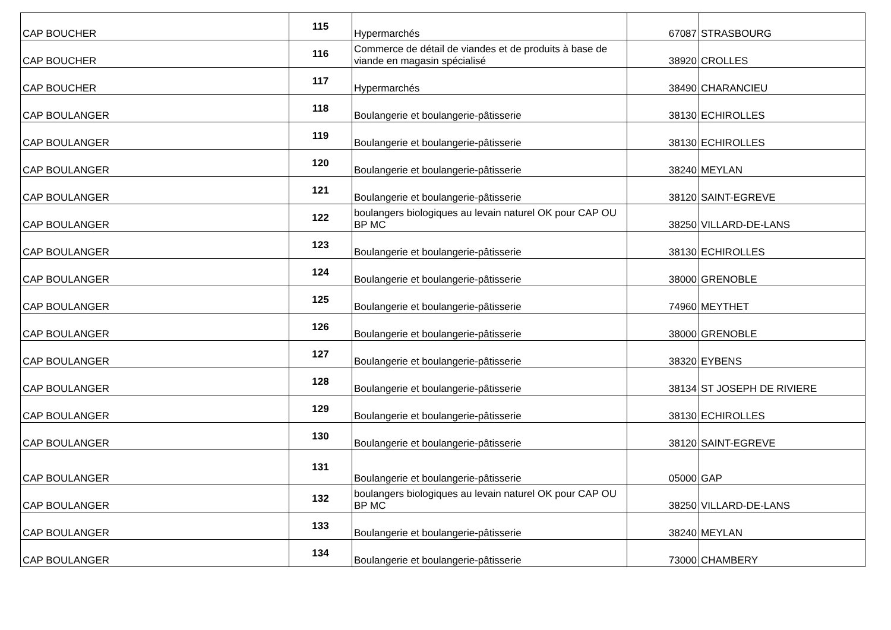| CAP BOUCHER | 115 | Hypermarchés | 67087 | STRASBOURG |
| CAP BOUCHER | 116 | Commerce de détail de viandes et de produits à base de viande en magasin spécialisé | 38920 | CROLLES |
| CAP BOUCHER | 117 | Hypermarchés | 38490 | CHARANCIEU |
| CAP BOULANGER | 118 | Boulangerie et boulangerie-pâtisserie | 38130 | ECHIROLLES |
| CAP BOULANGER | 119 | Boulangerie et boulangerie-pâtisserie | 38130 | ECHIROLLES |
| CAP BOULANGER | 120 | Boulangerie et boulangerie-pâtisserie | 38240 | MEYLAN |
| CAP BOULANGER | 121 | Boulangerie et boulangerie-pâtisserie | 38120 | SAINT-EGREVE |
| CAP BOULANGER | 122 | boulangers biologiques au levain naturel OK pour CAP OU BP MC | 38250 | VILLARD-DE-LANS |
| CAP BOULANGER | 123 | Boulangerie et boulangerie-pâtisserie | 38130 | ECHIROLLES |
| CAP BOULANGER | 124 | Boulangerie et boulangerie-pâtisserie | 38000 | GRENOBLE |
| CAP BOULANGER | 125 | Boulangerie et boulangerie-pâtisserie | 74960 | MEYTHET |
| CAP BOULANGER | 126 | Boulangerie et boulangerie-pâtisserie | 38000 | GRENOBLE |
| CAP BOULANGER | 127 | Boulangerie et boulangerie-pâtisserie | 38320 | EYBENS |
| CAP BOULANGER | 128 | Boulangerie et boulangerie-pâtisserie | 38134 | ST JOSEPH DE RIVIERE |
| CAP BOULANGER | 129 | Boulangerie et boulangerie-pâtisserie | 38130 | ECHIROLLES |
| CAP BOULANGER | 130 | Boulangerie et boulangerie-pâtisserie | 38120 | SAINT-EGREVE |
| CAP BOULANGER | 131 | Boulangerie et boulangerie-pâtisserie | 05000 | GAP |
| CAP BOULANGER | 132 | boulangers biologiques au levain naturel OK pour CAP OU BP MC | 38250 | VILLARD-DE-LANS |
| CAP BOULANGER | 133 | Boulangerie et boulangerie-pâtisserie | 38240 | MEYLAN |
| CAP BOULANGER | 134 | Boulangerie et boulangerie-pâtisserie | 73000 | CHAMBERY |